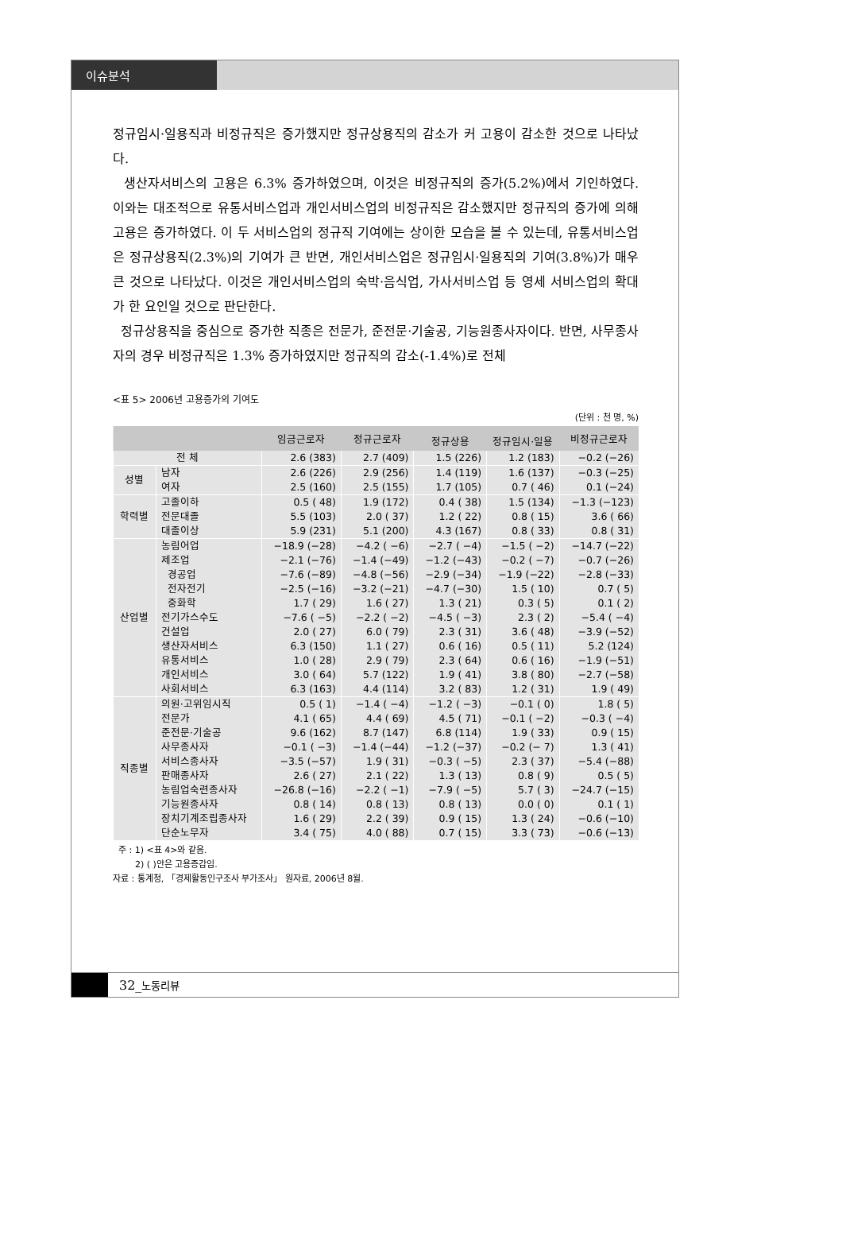이슈분석
정규임시·일용직과 비정규직은 증가했지만 정규상용직의 감소가 커 고용이 감소한 것으로 나타났다.
생산자서비스의 고용은 6.3% 증가하였으며, 이것은 비정규직의 증가(5.2%)에서 기인하였다. 이와는 대조적으로 유통서비스업과 개인서비스업의 비정규직은 감소했지만 정규직의 증가에 의해 고용은 증가하였다. 이 두 서비스업의 정규직 기여에는 상이한 모습을 볼 수 있는데, 유통서비스업은 정규상용직(2.3%)의 기여가 큰 반면, 개인서비스업은 정규임시·일용직의 기여(3.8%)가 매우 큰 것으로 나타났다. 이것은 개인서비스업의 숙박·음식업, 가사서비스업 등 영세 서비스업의 확대가 한 요인일 것으로 판단한다.
정규상용직을 중심으로 증가한 직종은 전문가, 준전문·기술공, 기능원종사자이다. 반면, 사무종사자의 경우 비정규직은 1.3% 증가하였지만 정규직의 감소(-1.4%)로 전체
<표 5> 2006년 고용증가의 기여도
(단위 : 천 명, %)
| | | 임금근로자 | 정규근로자 | | | 비정규근로자 |
| --- | --- | --- | --- | --- | --- | --- |
| | | | | 정규상용 | 정규임시·일용 | |
| 전 체 | | 2.6 (383) | 2.7 (409) | 1.5 (226) | 1.2 (183) | −0.2 (−26) |
| 성별 | 남자 | 2.6 (226) | 2.9 (256) | 1.4 (119) | 1.6 (137) | −0.3 (−25) |
| | 여자 | 2.5 (160) | 2.5 (155) | 1.7 (105) | 0.7 ( 46) | 0.1 (−24) |
| 학력별 | 고졸이하 | 0.5 ( 48) | 1.9 (172) | 0.4 ( 38) | 1.5 (134) | −1.3 (−123) |
| | 전문대졸 | 5.5 (103) | 2.0 ( 37) | 1.2 ( 22) | 0.8 ( 15) | 3.6 ( 66) |
| | 대졸이상 | 5.9 (231) | 5.1 (200) | 4.3 (167) | 0.8 ( 33) | 0.8 ( 31) |
| 산업별 | 농림어업 | −18.9 (−28) | −4.2 ( −6) | −2.7 ( −4) | −1.5 ( −2) | −14.7 (−22) |
| | 제조업 | −2.1 (−76) | −1.4 (−49) | −1.2 (−43) | −0.2 ( −7) | −0.7 (−26) |
| | 경공업 | −7.6 (−89) | −4.8 (−56) | −2.9 (−34) | −1.9 (−22) | −2.8 (−33) |
| | 전자전기 | −2.5 (−16) | −3.2 (−21) | −4.7 (−30) | 1.5 ( 10) | 0.7 ( 5) |
| | 중화학 | 1.7 ( 29) | 1.6 ( 27) | 1.3 ( 21) | 0.3 ( 5) | 0.1 ( 2) |
| | 전기가스수도 | −7.6 ( −5) | −2.2 ( −2) | −4.5 ( −3) | 2.3 ( 2) | −5.4 ( −4) |
| | 건설업 | 2.0 ( 27) | 6.0 ( 79) | 2.3 ( 31) | 3.6 ( 48) | −3.9 (−52) |
| | 생산자서비스 | 6.3 (150) | 1.1 ( 27) | 0.6 ( 16) | 0.5 ( 11) | 5.2 (124) |
| | 유통서비스 | 1.0 ( 28) | 2.9 ( 79) | 2.3 ( 64) | 0.6 ( 16) | −1.9 (−51) |
| | 개인서비스 | 3.0 ( 64) | 5.7 (122) | 1.9 ( 41) | 3.8 ( 80) | −2.7 (−58) |
| | 사회서비스 | 6.3 (163) | 4.4 (114) | 3.2 ( 83) | 1.2 ( 31) | 1.9 ( 49) |
| 직종별 | 의원·고위임시직 | 0.5 ( 1) | −1.4 ( −4) | −1.2 ( −3) | −0.1 ( 0) | 1.8 ( 5) |
| | 전문가 | 4.1 ( 65) | 4.4 ( 69) | 4.5 ( 71) | −0.1 ( −2) | −0.3 ( −4) |
| | 준전문·기술공 | 9.6 (162) | 8.7 (147) | 6.8 (114) | 1.9 ( 33) | 0.9 ( 15) |
| | 사무종사자 | −0.1 ( −3) | −1.4 (−44) | −1.2 (−37) | −0.2 (− 7) | 1.3 ( 41) |
| | 서비스종사자 | −3.5 (−57) | 1.9 ( 31) | −0.3 ( −5) | 2.3 ( 37) | −5.4 (−88) |
| | 판매종사자 | 2.6 ( 27) | 2.1 ( 22) | 1.3 ( 13) | 0.8 ( 9) | 0.5 ( 5) |
| | 농림업숙련종사자 | −26.8 (−16) | −2.2 ( −1) | −7.9 ( −5) | 5.7 ( 3) | −24.7 (−15) |
| | 기능원종사자 | 0.8 ( 14) | 0.8 ( 13) | 0.8 ( 13) | 0.0 ( 0) | 0.1 ( 1) |
| | 장치기계조립종사자 | 1.6 ( 29) | 2.2 ( 39) | 0.9 ( 15) | 1.3 ( 24) | −0.6 (−10) |
| | 단순노무자 | 3.4 ( 75) | 4.0 ( 88) | 0.7 ( 15) | 3.3 ( 73) | −0.6 (−13) |
주 : 1) <표 4>와 같음.
2) ( )안은 고용증감임.
자료 : 통계청, 「경제활동인구조사 부가조사」 원자료, 2006년 8월.
32_노동리뷰